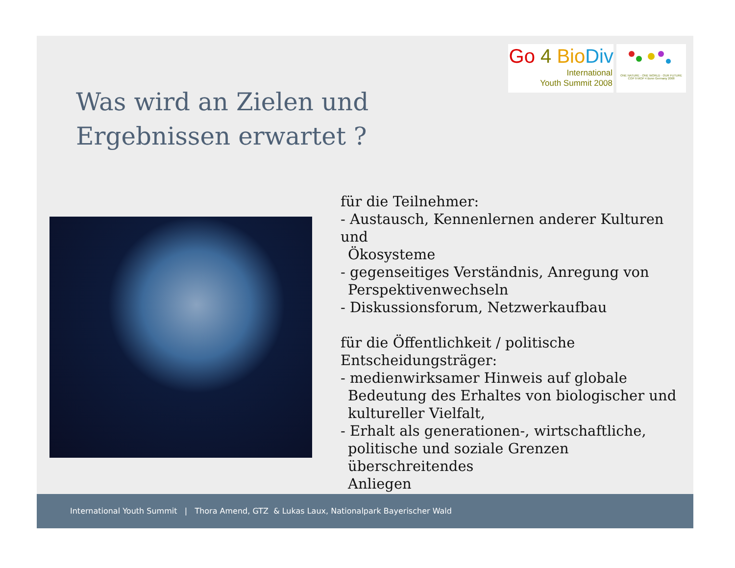Go 4 Bio Div
International
Youth Summit 2008
ONE NATURE · ONE WORLD · OUR FUTURE
COP 9 MOP 4 Bonn Germany 2008
Was wird an Zielen und
Ergebnissen erwartet ?
für die Teilnehmer:
- Austausch, Kennenlernen anderer Kulturen und
Ökosysteme
- gegenseitiges Verständnis, Anregung von
Perspektivenwechseln
- Diskussionsforum, Netzwerkaufbau
für die Öffentlichkeit / politische
Entscheidungsträger:
- medienwirksamer Hinweis auf globale
Bedeutung des Erhaltes von biologischer und
kultureller Vielfalt,
- Erhalt als generationen-, wirtschaftliche,
politische und soziale Grenzen überschreitendes
Anliegen
International Youth Summit | Thora Amend, GTZ & Lukas Laux, Nationalpark Bayerischer Wald